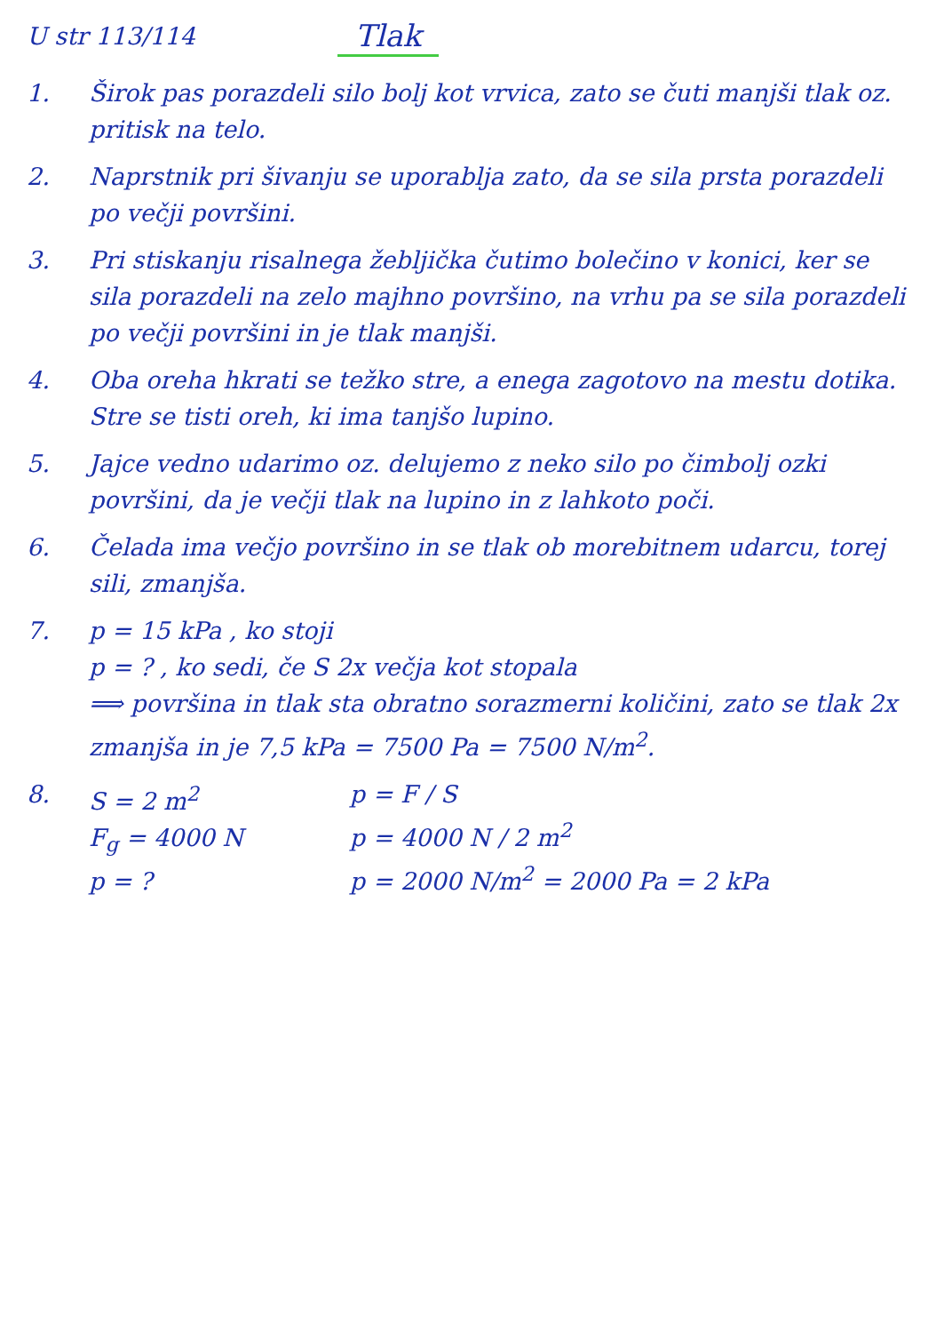U str 113/114 Tlak
1. Širok pas porazdeli silo bolj kot vrvica, zato se čuti manjši tlak oz. pritisk na telo.
2. Naprstnik pri šivanju se uporablja zato, da se sila prsta porazdeli po večji površini.
3. Pri stiskanju risalnega žebljička čutimo bolečino v konici, ker se sila porazdeli na zelo majhno površino, na vrhu pa se sila porazdeli po večji površini in je tlak manjši.
4. Oba oreha hkrati se težko stre, a enega zagotovo na mestu dotika. Stre se tisti oreh, ki ima tanjšo lupino.
5. Jajce vedno udarimo oz. delujemo z neko silo po čimbolj ozki površini, da je večji tlak na lupino in z lahkoto poči.
6. Čelada ima večjo površino in se tlak ob morebitnem udarcu, torej sili, zmanjša.
7. p = 15 kPa , ko stoji
p = ? , ko sedi, če S 2x večja kot stopala
⟹ površina in tlak sta obratno sorazmerni količini, zato se tlak 2x zmanjša in je 7,5 kPa = 7500 Pa = 7500 N/m<sup>2</sup>.
8. S = 2 m<sup>2</sup>
F<sub>g</sub> = 4000 N
p = ?
p = F / S
p = 4000 N / 2 m<sup>2</sup>
p = 2000 N/m<sup>2</sup> = 2000 Pa = 2 kPa